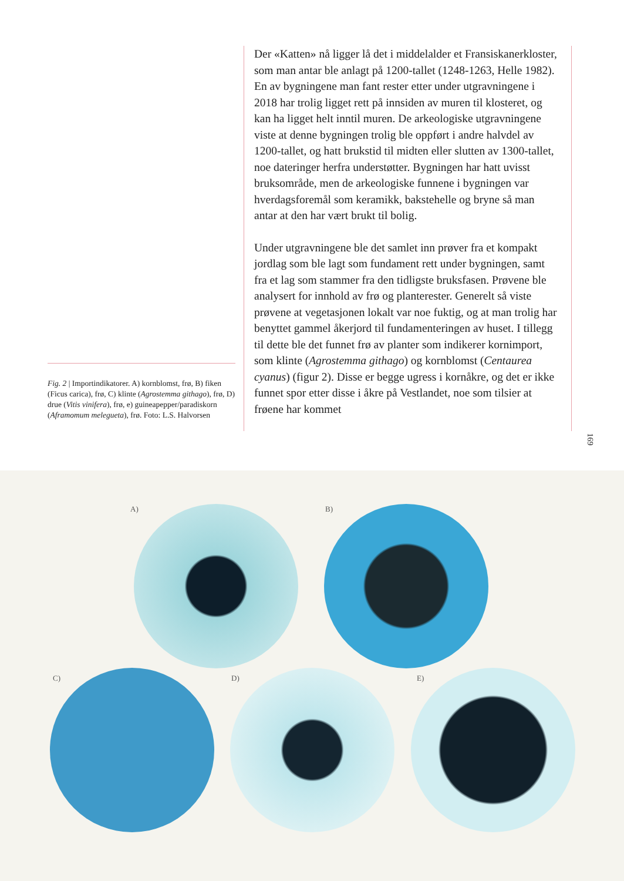Fig. 2 | Importindikatorer. A) kornblomst, frø, B) fiken (Ficus carica), frø, C) klinte (Agrostemma githago), frø, D) drue (Vitis vinifera), frø, e) guine­apepper/paradiskorn (Aframomum melegueta), frø. Foto: L.S. Halvorsen
Der «Katten» nå ligger lå det i middelalder et Fransiskaner­kloster, som man antar ble anlagt på 1200-tallet (1248-1263, Helle 1982). En av bygningene man fant rester etter under utgravningene i 2018 har trolig ligget rett på innsiden av muren til klosteret, og kan ha ligget helt inntil muren. De arkeologiske utgravningene viste at denne bygningen trolig ble oppført i andre halvdel av 1200-tallet, og hatt brukstid til midten eller slutten av 1300-tallet, noe dateringer herfra understøtter. Bygningen har hatt uvisst bruksområde, men de arkeologiske funnene i bygningen var hverdagsforemål som keramikk, bakstehelle og bryne så man antar at den har vært brukt til bolig.
Under utgravningene ble det samlet inn prøver fra et kom­pakt jordlag som ble lagt som fundament rett under bygnin­gen, samt fra et lag som stammer fra den tidligste bruksfasen. Prøvene ble analysert for innhold av frø og planterester. Generelt så viste prøvene at vegetasjonen lokalt var noe fuktig, og at man trolig har benyttet gammel åkerjord til fun­damenteringen av huset. I tillegg til dette ble det funnet frø av planter som indikerer kornimport, som klinte (Agrostemma githago) og kornblomst (Centaurea cyanus) (figur 2). Disse er begge ugress i kornåkre, og det er ikke funnet spor etter disse i åkre på Vestlandet, noe som tilsier at frøene har kommet
169
A) B)
C) D) E)